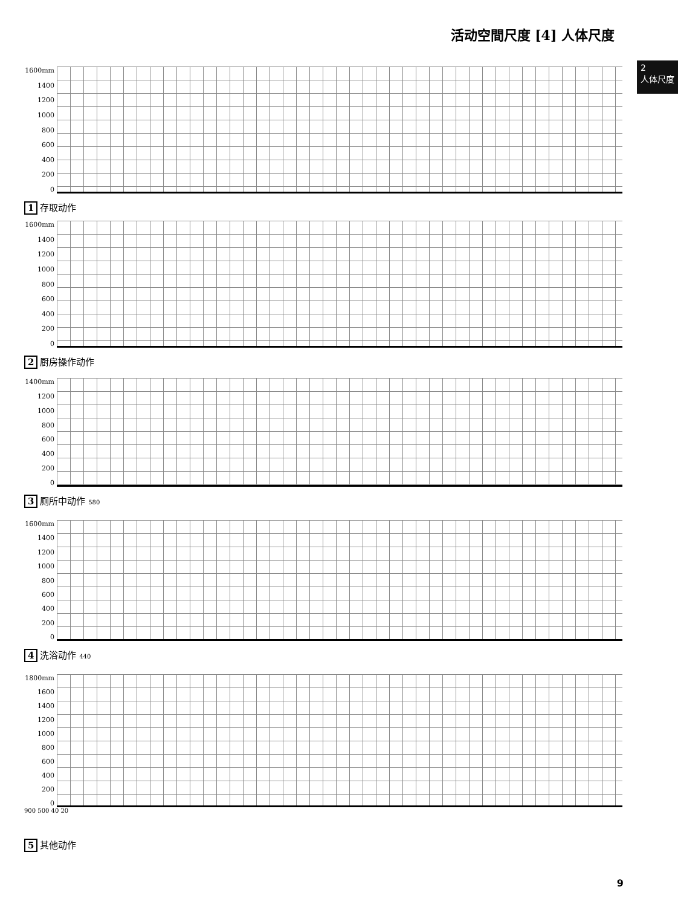活动空間尺度 [4] 人体尺度
2
人体尺度
1600mm
1400
1200
1000
800
600
400
200
0
1 存取动作
1600mm
1400
1200
1000
800
600
400
200
0
2 厨房操作动作
1400mm
1200
1000
800
600
400
200
0
3 厕所中动作 580
1600mm
1400
1200
1000
800
600
400
200
0
4 洗浴动作 440
1800mm
1600
1400
1200
1000
800
600
400
200
0
900 500 40 20
5 其他动作
9